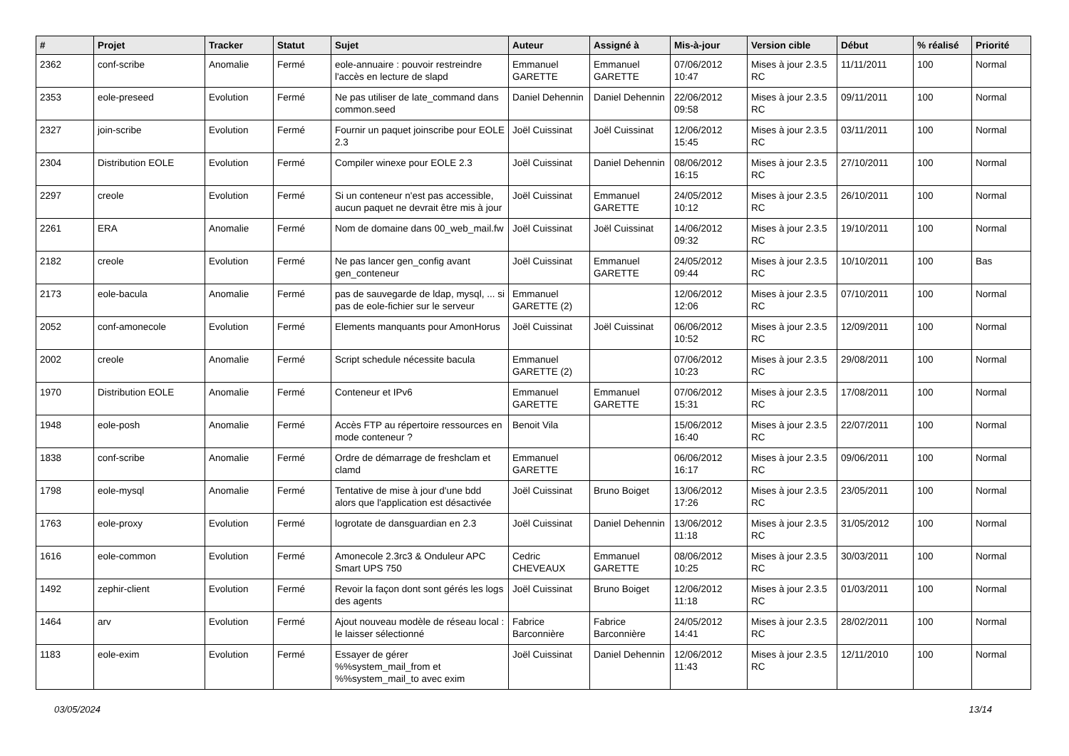| # | Projet | Tracker | Statut | Sujet | Auteur | Assigné à | Mis-à-jour | Version cible | Début | % réalisé | Priorité |
| --- | --- | --- | --- | --- | --- | --- | --- | --- | --- | --- | --- |
| 2362 | conf-scribe | Anomalie | Fermé | eole-annuaire : pouvoir restreindre l'accès en lecture de slapd | Emmanuel GARETTE | Emmanuel GARETTE | 07/06/2012 10:47 | Mises à jour 2.3.5 RC | 11/11/2011 | 100 | Normal |
| 2353 | eole-preseed | Evolution | Fermé | Ne pas utiliser de late_command dans common.seed | Daniel Dehennin | Daniel Dehennin | 22/06/2012 09:58 | Mises à jour 2.3.5 RC | 09/11/2011 | 100 | Normal |
| 2327 | join-scribe | Evolution | Fermé | Fournir un paquet joinscribe pour EOLE 2.3 | Joël Cuissinat | Joël Cuissinat | 12/06/2012 15:45 | Mises à jour 2.3.5 RC | 03/11/2011 | 100 | Normal |
| 2304 | Distribution EOLE | Evolution | Fermé | Compiler winexe pour EOLE 2.3 | Joël Cuissinat | Daniel Dehennin | 08/06/2012 16:15 | Mises à jour 2.3.5 RC | 27/10/2011 | 100 | Normal |
| 2297 | creole | Evolution | Fermé | Si un conteneur n'est pas accessible, aucun paquet ne devrait être mis à jour | Joël Cuissinat | Emmanuel GARETTE | 24/05/2012 10:12 | Mises à jour 2.3.5 RC | 26/10/2011 | 100 | Normal |
| 2261 | ERA | Anomalie | Fermé | Nom de domaine dans 00_web_mail.fw | Joël Cuissinat | Joël Cuissinat | 14/06/2012 09:32 | Mises à jour 2.3.5 RC | 19/10/2011 | 100 | Normal |
| 2182 | creole | Evolution | Fermé | Ne pas lancer gen_config avant gen_conteneur | Joël Cuissinat | Emmanuel GARETTE | 24/05/2012 09:44 | Mises à jour 2.3.5 RC | 10/10/2011 | 100 | Bas |
| 2173 | eole-bacula | Anomalie | Fermé | pas de sauvegarde de ldap, mysql, ... si pas de eole-fichier sur le serveur | Emmanuel GARETTE (2) | | 12/06/2012 12:06 | Mises à jour 2.3.5 RC | 07/10/2011 | 100 | Normal |
| 2052 | conf-amonecole | Evolution | Fermé | Elements manquants pour AmonHorus | Joël Cuissinat | Joël Cuissinat | 06/06/2012 10:52 | Mises à jour 2.3.5 RC | 12/09/2011 | 100 | Normal |
| 2002 | creole | Anomalie | Fermé | Script schedule nécessite bacula | Emmanuel GARETTE (2) | | 07/06/2012 10:23 | Mises à jour 2.3.5 RC | 29/08/2011 | 100 | Normal |
| 1970 | Distribution EOLE | Anomalie | Fermé | Conteneur et IPv6 | Emmanuel GARETTE | Emmanuel GARETTE | 07/06/2012 15:31 | Mises à jour 2.3.5 RC | 17/08/2011 | 100 | Normal |
| 1948 | eole-posh | Anomalie | Fermé | Accès FTP au répertoire ressources en mode conteneur ? | Benoit Vila | | 15/06/2012 16:40 | Mises à jour 2.3.5 RC | 22/07/2011 | 100 | Normal |
| 1838 | conf-scribe | Anomalie | Fermé | Ordre de démarrage de freshclam et clamd | Emmanuel GARETTE | | 06/06/2012 16:17 | Mises à jour 2.3.5 RC | 09/06/2011 | 100 | Normal |
| 1798 | eole-mysql | Anomalie | Fermé | Tentative de mise à jour d'une bdd alors que l'application est désactivée | Joël Cuissinat | Bruno Boiget | 13/06/2012 17:26 | Mises à jour 2.3.5 RC | 23/05/2011 | 100 | Normal |
| 1763 | eole-proxy | Evolution | Fermé | logrotate de dansguardian en 2.3 | Joël Cuissinat | Daniel Dehennin | 13/06/2012 11:18 | Mises à jour 2.3.5 RC | 31/05/2012 | 100 | Normal |
| 1616 | eole-common | Evolution | Fermé | Amonecole 2.3rc3 & Onduleur APC Smart UPS 750 | Cedric CHEVEAUX | Emmanuel GARETTE | 08/06/2012 10:25 | Mises à jour 2.3.5 RC | 30/03/2011 | 100 | Normal |
| 1492 | zephir-client | Evolution | Fermé | Revoir la façon dont sont gérés les logs des agents | Joël Cuissinat | Bruno Boiget | 12/06/2012 11:18 | Mises à jour 2.3.5 RC | 01/03/2011 | 100 | Normal |
| 1464 | arv | Evolution | Fermé | Ajout nouveau modèle de réseau local : le laisser sélectionné | Fabrice Barconnière | Fabrice Barconnière | 24/05/2012 14:41 | Mises à jour 2.3.5 RC | 28/02/2011 | 100 | Normal |
| 1183 | eole-exim | Evolution | Fermé | Essayer de gérer %%system_mail_from et %%system_mail_to avec exim | Joël Cuissinat | Daniel Dehennin | 12/06/2012 11:43 | Mises à jour 2.3.5 RC | 12/11/2010 | 100 | Normal |
03/05/2024 13/14